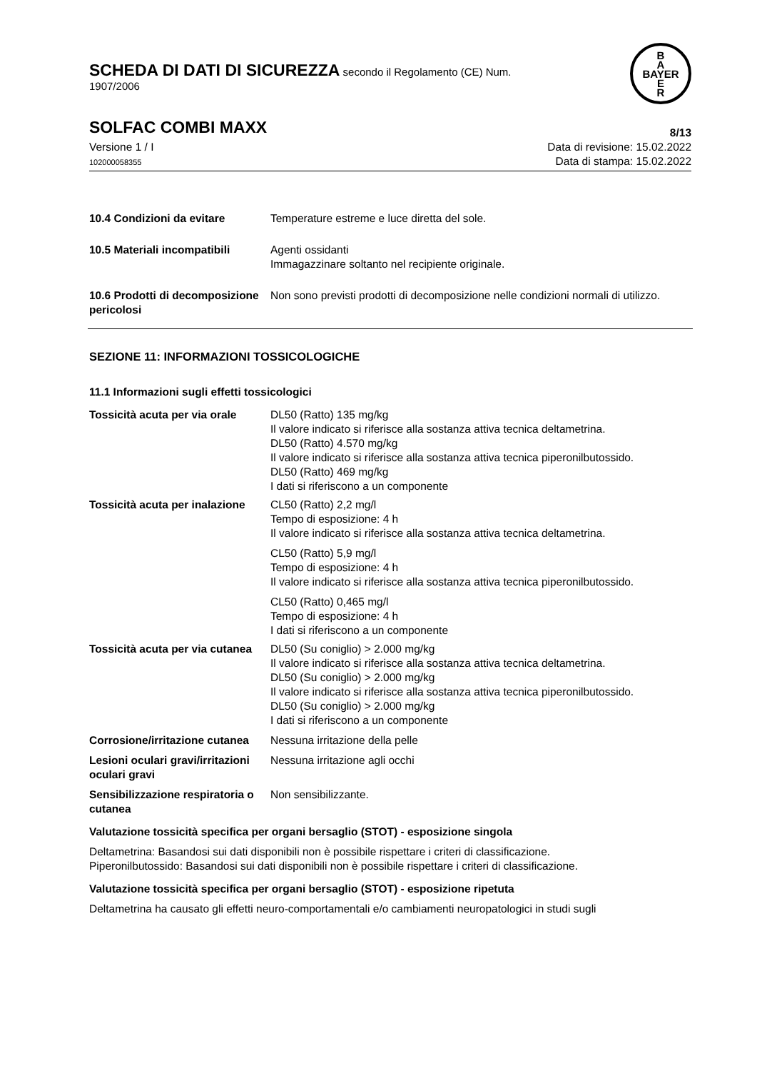SCHEDA DI DATI DI SICUREZZA secondo il Regolamento (CE) Num.
1907/2006
B
A
BAYER
E
R
SOLFAC COMBI MAXX 8/13
Versione 1 / I
102000058355
Data di revisione: 15.02.2022
Data di stampa: 15.02.2022
10.4 Condizioni da evitare Temperature estreme e luce diretta del sole.
10.5 Materiali incompatibili
Agenti ossidanti
Immagazzinare soltanto nel recipiente originale.
10.6 Prodotti di decomposizione pericolosi
Non sono previsti prodotti di decomposizione nelle condizioni normali di utilizzo.
SEZIONE 11: INFORMAZIONI TOSSICOLOGICHE
11.1 Informazioni sugli effetti tossicologici
Tossicità acuta per via orale
DL50 (Ratto) 135 mg/kg
Il valore indicato si riferisce alla sostanza attiva tecnica deltametrina.
DL50 (Ratto) 4.570 mg/kg
Il valore indicato si riferisce alla sostanza attiva tecnica piperonilbutossido.
DL50 (Ratto) 469 mg/kg
I dati si riferiscono a un componente
Tossicità acuta per inalazione
CL50 (Ratto) 2,2 mg/l
Tempo di esposizione: 4 h
Il valore indicato si riferisce alla sostanza attiva tecnica deltametrina.
CL50 (Ratto) 5,9 mg/l
Tempo di esposizione: 4 h
Il valore indicato si riferisce alla sostanza attiva tecnica piperonilbutossido.
CL50 (Ratto) 0,465 mg/l
Tempo di esposizione: 4 h
I dati si riferiscono a un componente
Tossicità acuta per via cutanea
DL50 (Su coniglio) > 2.000 mg/kg
Il valore indicato si riferisce alla sostanza attiva tecnica deltametrina.
DL50 (Su coniglio) > 2.000 mg/kg
Il valore indicato si riferisce alla sostanza attiva tecnica piperonilbutossido.
DL50 (Su coniglio) > 2.000 mg/kg
I dati si riferiscono a un componente
Corrosione/irritazione cutanea
Nessuna irritazione della pelle
Lesioni oculari gravi/irritazioni oculari gravi
Nessuna irritazione agli occhi
Sensibilizzazione respiratoria o cutanea
Non sensibilizzante.
Valutazione tossicità specifica per organi bersaglio (STOT) - esposizione singola
Deltametrina: Basandosi sui dati disponibili non è possibile rispettare i criteri di classificazione.
Piperonilbutossido: Basandosi sui dati disponibili non è possibile rispettare i criteri di classificazione.
Valutazione tossicità specifica per organi bersaglio (STOT) - esposizione ripetuta
Deltametrina ha causato gli effetti neuro-comportamentali e/o cambiamenti neuropatologici in studi sugli